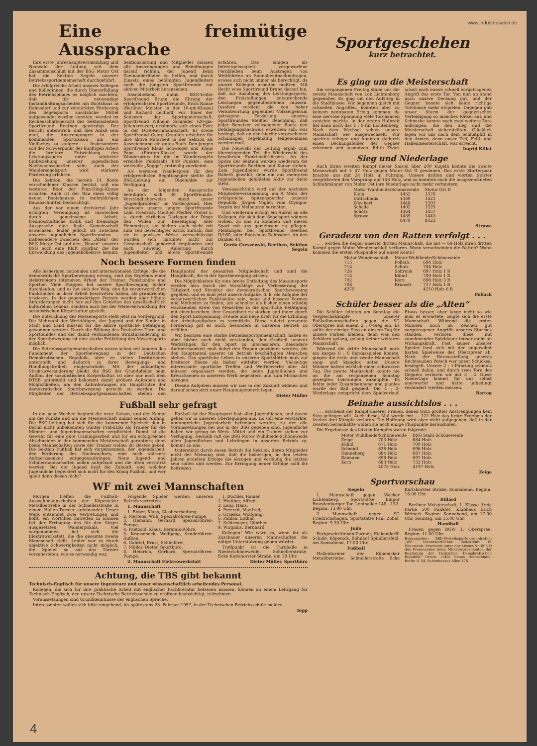www.industriesalon.de
Eine freimütige Aussprache
Ihre erste Jahreshauptversammlung und Neuwahl der Leitung seit dem Zusammenschluß mit der BSG Motor Ost hat die Sektion Segeln unserer Betriebssportgemeinschaft durchgeführt.
Die erfolgreiche Arbeit unserer Kollegen und Kolleginnen, die durch Übererfüllung des Betriebsplanes es möglich machten, daß für notwendige Instandhaltungsarbeiten am Bootshaus in Rahnsdorf und zur verstärkten Förderung des Segelsports zusätzliche Mittel aufgewendet werden konnten, wurden im Rechenschaftsbericht des Sektionsleiters Sportfreund Reethen gewürdigt. Der Bericht unterstrich, daß dies Anlaß sein muß, die Anstrengungen in der kommenden Sportsaison um ein Vielfaches zu steigern. — Insbesondere soll der Schwerpunkt der künftigen Arbeit die breitere Entwicklung des Leistungssports unter stärkerer Einbeziehung unserer jugendlichen Nachwuchssportler sein; auch der Wandersegelsport wird stärkere Förderung erfahren.
Die Sektion, die bereits 14 Boote verschiedener Klassen besitzt, soll ein weiteres Boot der Finn-Dingi-Klasse erhalten. Auch ist der Bau eines völlig neuen Bootshauses in mehrjährigen Bauabschnitten beabsichtigt.
Aus der vor einem dreiviertel Jahr erfolgten Vereinigung ist inzwischen durch gemeinsame Arbeit, freundschaftliche Kritik und freimütige Aussprache eine feste Gemeinschaft erwachsen; leider jedoch ist zwischen unseren jugendlichen Sportfreunden — insbesondere zwischen den „Alten“ der BSG Motor Ost und den „Neuen“ unserer BSG noch eine Kluft spürbar, die die Entwicklung des Jugendkollektivs hemmt. Sektionsleitung und Mitglieder müssen alle Anstrengungen und Bemühungen darauf richten, der Jugend beim Zueinanderfinden zu helfen, und durch Einsatz eines befähigten Jugendleiters auch die jüngsten Sportfreunde zur aktiven Mitarbeit heranziehen.
Anschließend nahm BSG-Leiter Sportfreund Brunn die Ehrung der erfolgreichsten Sportfreunde, Erich Kunze (Berliner Meister in der 10-qm-Klasse) und Richard Leidhoff, vor. Einer der Senioren der Sportgemeinschaft, Sportfreund Wilhelm Schindler (20-qm-Jollenkreuzer), erkämpfte sich einen Platz in der DDR-Kernmannschaft. Er sowie Sportfreund Georg Greulich erhielten für ihre aktive Mitarbeit in der Sektion als Auszeichnung ein gutes Buch. Den jungen Sportfreund Klaus Schweigel und Klaus Pape (Piraten-Klasse) wurde der Wanderpreis für die im Wandersegeln erreichte Punktzahl (849 Punkte), eine wertvolle „Kogge“, erstmalig zuerkannt.
Als weiteren Wanderpreis für den erfolgreichsten Regattasegler stellte die BSG-Leitung ein Ölgemälde zur Verfügung.
An der folgenden Aussprache beteiligten sich 36 Sportfreunde. Verständlicherweise stand unser „Jugendproblem“ im Vordergrund. Hier bewiesen unsere jungen Sportfreunde Lahl, Friedrich, Meißler, Pfeiffer, Probst u. a. durch ehrliches Darlegen der Dinge den Willen zur Beseitigung aller Hemmnisse, sie hielten auch nicht mit zum Teil berechtigter Kritik zurück, daß sie in gewisser Weise vernachlässigt wurden, sich mitunter nicht zur Gemeinschaft gehörend empfanden und auch zuwenig Anleitung durch Jugendleiter und ältere Sportfreunde erfahren. Das einigen als Interesselosigkeit vorgeworfene Fernbleiben beim Austragen von Wettfahrten an Sonnabendnachmittagen, erwies sich nicht immer als berechtigt, da unsere Kollegen arbeiten mußten. Mit Recht wies Sportfreund Brunn darauf hin, daß zur Ausübung des Leistungssports, den Freistellungen entsprechende Leistungen gegenüberstehen müssen. Insofern verdient die von hoher Verantwortung gegenüber Volkseigentum getragene Forderung unseres Sportfreundes Meißler Beachtung, daß jeder Benutzer volkseigener Boote den Befähigungsnachweis erwerben soll; was bedingt, daß an den hierfür vorgesehenen Schulungen regelmäßig teilgenommen werden muß.
Die Neuwahl der Leitung ergab zum überwiegenden Teil die Wiederwahl des bewährten Funktionärkörpers. An der Spitze der Sektion werden wiederum die Sportfreunde Reethen und Kunze stehen. Zum Jugendleiter wurde Sportfreund Bobeth gewählt, dem ein aus mehreren Jugendlichen gebildetes Aktiv zur Seite steht.
Voraussichtlich wird auf der nächsten Mitgliederversammlung, am 9. März, der erfolgreiche Spitzensportler unserer Republik, Jürgen Vogler, vom Olympia-Segeln bei Melbourne berichten.
Und wiederum erfolgt ein Aufruf an alle Kollegen, die sich dem Segelsport widmen wollen, zu uns zu kommen und diesen Sport mit uns gemeinsam zu pflegen. Meldungen bei Sportfreund Reethen II/160, oder Bootshaus Rahnsdorf, An den Bänken 44.
Gerda Czeszewski, Reethen, Sektion Segeln
Noch bessere Formen finden
Alle bisherigen nationalen und internationalen Erfolge, die die demokratische Sportbewegung errang, sind das Ergebnis einer zielstrebigen intensiven Arbeit der Trainer, Funktionäre und Sportler. Viele Etappen hat unsere Sportbewegung bisher durchlaufen, und es hat sich der Weg, den die verantwortlichen Funktionäre in ihrer Arbeit beschritten haben, als grundrichtig erwiesen. In der gegenwärtigen Periode werden aber höhere Anforderungen nicht nur auf den Gebieten des gesellschaftlich kulturellen Lebens, sondern auch bei der Weiterentwicklung der sozialistischen Körperkultur gestellt.
Die Entwicklung des Massensports steht jetzt im Vordergrund. Die Mehrzahl der Werktätigen, der Jugend und der Kinder in Stadt und Land müssen für die aktive sportliche Betätigung gewonnen werden. Durch die Bildung des Deutschen Turn- und Sportbundes und der damit verbundenen Strukturänderung in der Sportbewegung ist eine starke Entfaltung des Massensports möglich.
Die Betriebssportgemeinschaften waren schon seit langem das Fundament der Sportbewegung in der Deutschen Demokratischen Republik, aber zu vielen Institutionen unterstellt und dadurch in ihrer Bewegungs- und Handlungsfreiheit eingeschränkt. Mit der zukünftigen Strukturveränderung bleibt die BSG der Grundpfeiler beim Aufbau der sozialistischen Körperkultur, ist aber nur noch dem DTSB unterstellt und bekommt damit größere Aufgaben und Möglichkeiten, um den Anforderungen als Hauptstütze der demokratischen Sportbewegung gerecht zu werden. Die Mitglieder der Betriebssportgemeinschaften stellen den Hauptanteil der gesamten Mitgliedschaft und sind die Hauptkraft, die in der Sportbewegung wirken.
Die Möglichkeiten für eine breite Entfaltung des Massensports werden also durch die Vorschläge zur Verbesserung der Tätigkeit und Struktur der demokratischen Sportbewegung gegeben, und es muß jetzt unsere Aufgabe, d. h. die Aufgabe der verantwortlichen Funktionäre sein, neue und bessere Formen und Methoden zu finden, um schneller als bisher einen ständig wachsenden Kreis von Menschen in die sportliche Betätigung mit einzubeziehen, ihre Gesundheit zu stärken und ihnen durch den Sport Entspannung, Freude und neue Kraft für die Erfüllung der Arbeitsaufgaben zu vermitteln. Diese zuletzt genannte Forderung gilt es auch, besonders in unserem Betrieb zu erfüllen.
Wir besitzen eine starke Betriebssportgemeinschaft, haben es aber bisher noch nicht verstanden, den Großteil unserer Werktätigen für den Sport zu interessieren. Besondere Aufmerksamkeit muß dabei den Frauen gewidmet werden, die den Hauptanteil unserer im Betrieb beschäftigten Menschen stellen. Das sportliche Leben in unseren Sportstätten muß auf breiterer Ebene als bisher entfaltet werden. Vielseitige interessante sportliche Treffen und Wettbewerbe aller Art müssen organisiert werden, die jeden Jugendlichen und Erwachsenen in unserem Werk begeistern und zum Mitmachen anregen.
Diesen Aufgaben müssen wir uns in der Zukunft widmen und darauf schon jetzt unser Hauptaugenmerk legen.
Dieter Müller
Fußball sehr gefragt
In ein paar Wochen beginnt die neue Saison, und der Kampf um die Punkte und um die Meisterschaft nimmt seinen Anfang. Die BSG-Leitung hat sich für die kommende Spielzeit den in Berlin nicht unbekannten Günter Prabutzki als Trainer für die Männer- und Jugendmannschaften verpflichtet. Damit ist die Gewähr für eine gute Trainingsarbeit und für ein erfolgreiches Abschneiden in der kommenden Meisterschaft garantiert; denn beide Mannschaften sowie der Trainer wollen ihr Bestes geben. Die Sektion Fußball hat sich vorgenommen, der Jugendarbeit, der Förderung des Nachwuchses, eine noch stärkere Aufmerksamkeit entgegenzubringen. Neue Jugend- und Schülermannschaften sollen aufgebaut und die alten verstärkt werden. Bei der Jugend liegt die Zukunft, und welcher Jugendliche begeistert sich nicht für den König Fußball, und wer spielt denn diesen nicht?
Fußball ist der Hauptsport fast aller Jugendlichen, und davon gehen wir in unseren Überlegungen aus. Es soll eine verstärkte, umfangreiche Jugendarbeit betrieben werden, zu der alle Voraussetzungen bei uns in der BSG gegeben sind. Jugendliche haben wir genug im Werk, Mittel und ein Trainer stehen zur Verfügung. Deshalb ruft die BSG Motor Wuhlheide-Schöneweide allen Jugendlichen und Lehrlingen in unserem Betrieb zu, kommt zu uns.
Unterstützt durch euren Beitritt die Sektion, deren Mitglieder nicht der Meinung sind, daß die bisherigen, in den letzten Jahren erzielten Erfolge die einzigen und vorläufig die letzten sein sollen und werden. Zur Erringung neuer Erfolge sollt ihr beitragen.
WF mit zwei Mannschaften
Morgen treffen die Fußball-Auswahlmannschaften der Köpenicker Metallbetriebe in der Schnellerstraße in einem Hallen-Turnier aufeinander. Unser Werk entsendet zwei Vertretungen und hofft, ein Wörtchen mitreden zu können bei der Erringung des für den Sieger ausgesetzten Wanderpokals. Viel vorgenommen hat sich die Elektrowerkstatt, die die gesamte zweite Mannschaft stellt. Leider war es durch objektive Schwierigkeiten nicht möglich, die Spieler so auf das Turnier vorzubereiten, wie es notwendig war.
Folgende Spieler werden unseren Betrieb vertreten:
1. Mannschaft
1. Bober, Klaus, Glasbearbeitung,
2. Mertens, Willi, Spezialröhren-Pumpe,
3. Hamann, Gerhard, Spezialröhren-Pumpe,
4. Paetzold, Klaus, Keramik-Röhre,
5. Krauseneck, Wolfgang, Senderöhren-Aufbau,
6. Gabriel, Ernst, Schleiferei,
7. Müller, Dieter, Sportbüro,
8. Heinrich, Gerhard, Spezialröhren-Pumpe.
2. Mannschaft Elektrowerkstatt
1. Büchler, Rainer,
2. Hinüber, Alfred,
3. Lenz, Hans,
4. Petereit, Manfred,
5. Grzesko, Wolfgang,
6. Pahlau, Lothar,
7. Schirmeyer, Günther,
9. Wirgailis, Bernhard.
Kollegen! Wie wäre es, wenn ihr als Zuschauer unseren Mannschaften die nötige Unterstützung geben würdet.
Treffpunkt ist die Turnhalle in Niederschöneweide, Schnellerstraße, Ecke Karlshorster Straße, um 18 Uhr.
Dieter Müller, Sportbüro
Achtung, die TBS gibt bekannt
Technisch-Englisch für unsere Ingenieure und unser wissenschaftlich arbeitendes Personal.
Kollegen, die sich für ihre praktische Arbeit mit englischer Fachliteratur befassen müssen, können an einem Lehrgang für Technisch-Englisch, den unsere Technische Betriebsschule zu eröffnen beabsichtigt, teilnehmen.
Voraussetzungen sind Grundkenntnisse der englischen Sprache.
Interessenten wollen sich bitte umgehend, bis spätestens 28. Februar 1957, in der Technischen Betriebsschule melden.
Topp
Sportgeschehen
kurz betrachtet.
Es ging um die Meisterschaft
Am vergangenen Freitag stand uns die zweite Mannschaft von Lok Lichtenberg gegenüber. Es ging um den Aufstieg in die Stadtklasse. Wir begannen gleich mit schnellen Angriffen, konnten aber zu keinem nennbaren Erfolg kommen, da eine nervöse Spannung viele Torchancen zunichte machte. In der ersten Halbzeit fiel dann noch das 1 : 0 für Lichtenberg. Nach dem Wechsel schien unsere Mannschaft wie ausgewechselt. Wir spielten ruhiger und konnten dadurch einen Deckungsfehler der Gegner erkennen und ausnutzen. Edith Zwick schoß nach einem schnell vorgetragenen Angriff das erste Tor. Von nun an stand auch unsere Deckung gut, und der Gegner konnte sich keine richtige Torchance mehr erspielen. Dagegen gab unser Sturm der gegnerischen Verteidigung so manches Rätsel auf, und Schnecke konnte noch zwei weitere Tore anbringen, die den Sieg und die Meisterschaft sicherstellten. Glücklich lagen wir uns nach dem Schlußpfiff in den Armen, denn unser Ziel, Feld- und Hallenmeisterschaft, war erreicht.
Ingrid Killat
Sieg und Niederlage
Auch ihren zweiten Kampf dieser Saison über 200 Kugeln konnte die zweite Mannschaft mit + 47 Holz gegen Motor Ost II gewinnen. Das erste Starterpaar brachte uns mit 24 Holz in Führung. Unsere dritten und vierten Starter vergrößerten den Vorsprung auf 148 Holz, und so konnten auch die ausgezeichneten Schlußmänner von Motor Ost ihre Niederlage nicht mehr verhindern.
| Motor Wuhlheide/Schöneweide | | Motor Ost II |
| --- | --- | --- |
| Klein | 1452 | 1376 |
| Dottschadis | 1369 | 1421 |
| Wiechert | 1448 | 1391 |
| Schade | 1402 | 1325 |
| Schötz | 1364 | 1457 |
| Struwe | 1435 | 1443 |
| | 8470 | 8423 |
Struwe
Geradezu von den Ratten verfolgt . . .
. . . werden die Kegler unserer dritten Mannschaft, die mit — 69 Holz ihren dritten Kampf gegen Motor Wendenschloß verloren. Wann verschwinden die Ratten? Wann kommen die ersten Pluspunkte auf unser Konto?
| Motor Wendenschloß | Motor Wuhlheide/Schöneweide | |
| --- | --- | --- |
| 715 | Pollack | 694 Holz |
| 714 | Schulz | 704 Holz |
| 726 | Solfronk | 697 Holz 1 R |
| 714 | Kühnl | 700 Holz 1 R |
| 702 | Kern | 698 Holz 3 R |
| 708 | Brunzel | 717 Holz 1 R |
| 4279 | | 4210 Holz 6 R |
Pollack
Schüler besser als die „Alten“
Die Schüler leiteten am Sonntag die Vergleichskämpfe unserer Fußballmannschaften gegen die SG Oberspree mit einem 2 : 0-Sieg ein. Es sollte der einzige Sieg an diesem Tag für unsere Farben bleiben, denn was den Schülern gelang, gelang keiner weiteren Mannschaft.
Während die dritte Mannschaft noch ein karges 0 : 0 herausspielen konnte, gingen die erste und zweite Mannschaft sang- und klanglos unter. Unsere Männer hatten wirklich einen schwarzen Tag. Die zweite Mannschaft konnte nie an die am vergangenen Sonntag gezeigten Leistungen anknüpfen. Es fehlte jeder Zusammenhang und planlos wurde der Ball gespielt. Die 4 : 2-Niederlage entspricht dem Spielverlauf. Etwas besser, aber lange nicht so wie man es erwartete, zeigte sich die erste Mannschaft. Während die ersten Minuten noch im Zeichen gut vorgetragener Angriffe unseres Sturmes standen, verloren diese mit zunehmender Spieldauer immer mehr an Wirkungskraft. Fast keiner unserer Spieler fand sich mit der ungewohnt harten Spielweise der Oberspreer ab. Nach der Herausstellung unseres Rechtsaußen Petsch war unser Schicksal besiegelt. Unsere 2 : 1-Führung schmolz schnell dahin, und durch zwei Tore des Gegners verloren wir mit 3 : 2. Diese Niederlage kommt für uns selbst unerwartet und hätte unbedingt verhindert werden müssen.
Bertog
Beinahe aussichtslos . . .
. . . erscheint der Kampf unserer Frauen, denen trotz größter Anstrengungen kein Sieg gelingen will. Auch dieses Mal wurde mit — 122 Holz das beste Ergebnis der letzten drei Kämpfe verloren. Die Hoffnung wird aber nicht aufgegeben, daß in der zweiten Serienhälfte wollen sie noch einige Pluspunkte herausholen.
Die Ergebnisse des letzten Kampfes waren folgende:
| Motor Wuhlheide/Schöneweide | | BSG Stahl Schöneweide |
| --- | --- | --- |
| Zeige | 703 Holz | 684 Holz |
| Kühnl | 671 Holz | 700 Holz |
| Schmidt | 636 Holz | 696 Holz |
| Henneberg | 684 Holz | 687 Holz |
| Reimann | 698 Holz | 697 Holz |
| Kern | 683 Holz | 733 Holz |
| | 4075 Holz | 4197 Holz |
Zeige
Sportvorschau
Kegeln
1. Mannschaft gegen Wacker Lichtenberg. Sportstätte Empor Brandenburger Tor, Leninallee 148—152. Beginn: 13.00 Uhr.
3. Mannschaft gegen SG Friedrichshagen. Sportstätte Paul Zobel. Beginn: 9.30 Uhr.
Judo
Fortgeschrittenen-Turnier, Eichendorff-Schule, Köpenick, Bahnhof Spindlersfeld, am Sonnabend, 17.00 Uhr.
Fußball
Hallenturnier der Köpenicker Metallbetriebe, Schnellerstraße Ecke Karlshorster Straße, Sonnabend. Beginn: 18.00 Uhr.
Billard
Berliner Meisterschaft, 1. Klasse (freie Partie 500 Punkte). Klubhaus Erich Weinert. Beginn: Sonnabend, um 17.00 Uhr, Sonntag, um 15.00 Uhr.
Handball
Frauen gegen BGW 1, Oberspree. Beginn: 11.00 Uhr.
Herausgeber: SED-Betriebsparteiorganisation „WF“. Verantwortlicher Redakteur: W. Wieczorek. Erscheint unter der Lizenz-Nr. 863 D des Presseamtes beim Ministerpräsidenten der Regierung der Deutschen Demokratischen Republik; Druck: (140) Neues Deutschland, Berlin N 54, Schönhauser Allee 176
4